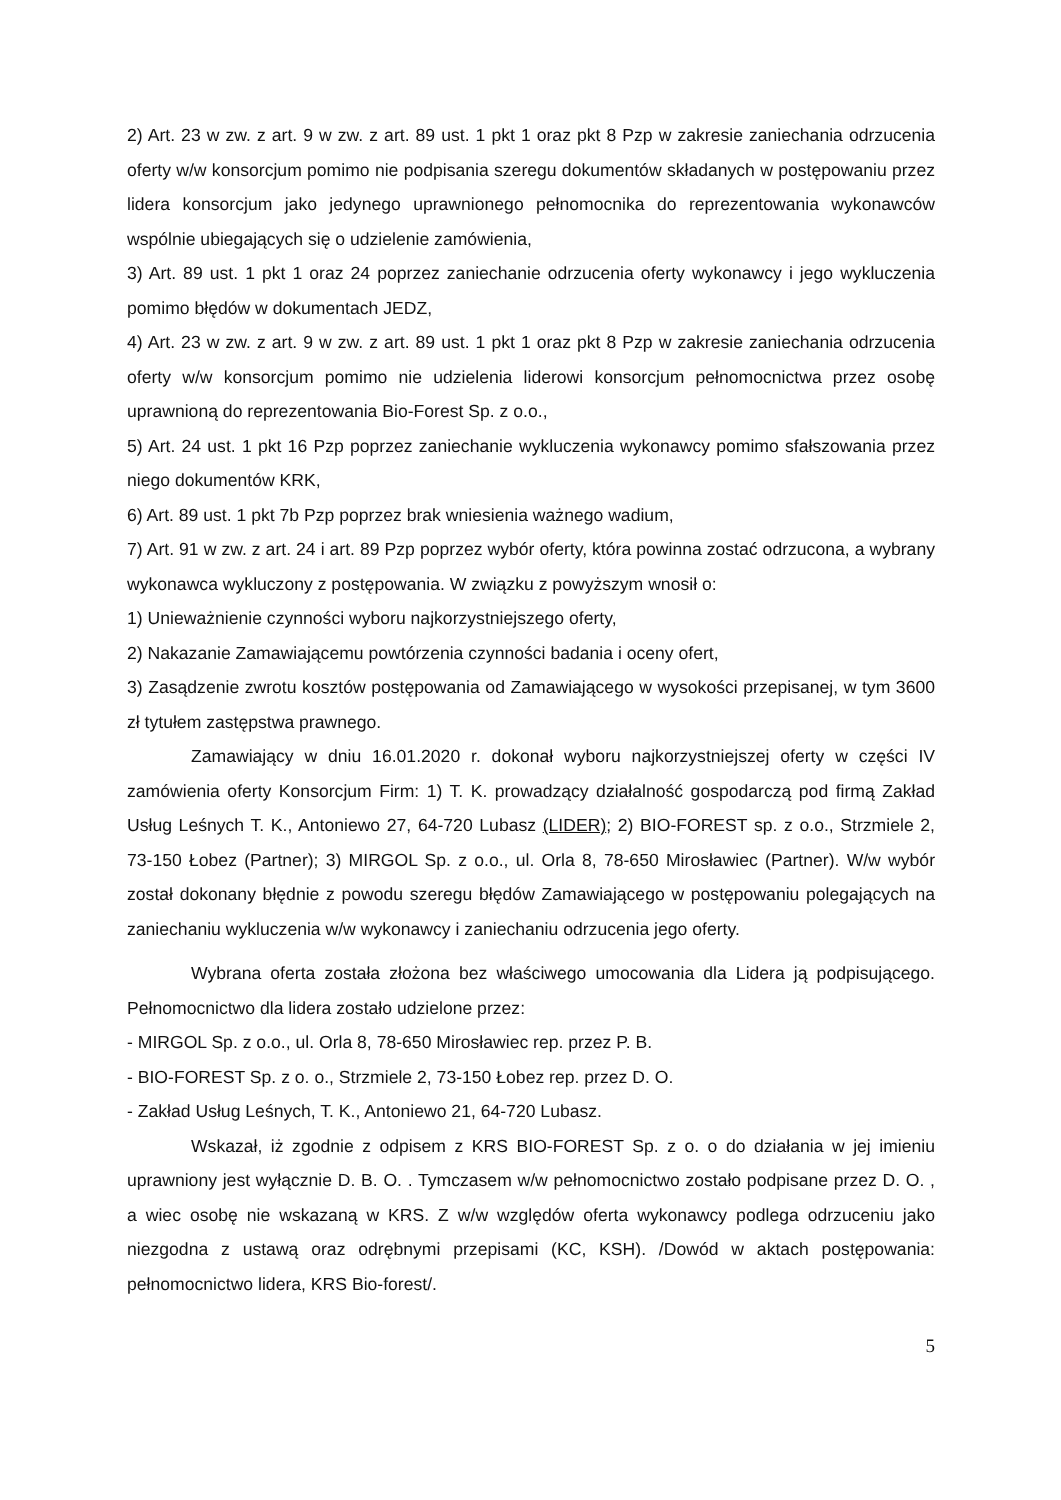2) Art. 23 w zw. z art. 9 w zw. z art. 89 ust. 1 pkt 1 oraz pkt 8 Pzp w zakresie zaniechania odrzucenia oferty w/w konsorcjum pomimo nie podpisania szeregu dokumentów składanych w postępowaniu przez lidera konsorcjum jako jedynego uprawnionego pełnomocnika do reprezentowania wykonawców wspólnie ubiegających się o udzielenie zamówienia,
3) Art. 89 ust. 1 pkt 1 oraz 24 poprzez zaniechanie odrzucenia oferty wykonawcy i jego wykluczenia pomimo błędów w dokumentach JEDZ,
4) Art. 23 w zw. z art. 9 w zw. z art. 89 ust. 1 pkt 1 oraz pkt 8 Pzp w zakresie zaniechania odrzucenia oferty w/w konsorcjum pomimo nie udzielenia liderowi konsorcjum pełnomocnictwa przez osobę uprawnioną do reprezentowania Bio-Forest Sp. z o.o.,
5) Art. 24 ust. 1 pkt 16 Pzp poprzez zaniechanie wykluczenia wykonawcy pomimo sfałszowania przez niego dokumentów KRK,
6) Art. 89 ust. 1 pkt 7b Pzp poprzez brak wniesienia ważnego wadium,
7) Art. 91 w zw. z art. 24 i art. 89 Pzp poprzez wybór oferty, która powinna zostać odrzucona, a wybrany wykonawca wykluczony z postępowania. W związku z powyższym wnosił o:
1) Unieważnienie czynności wyboru najkorzystniejszego oferty,
2) Nakazanie Zamawiającemu powtórzenia czynności badania i oceny ofert,
3) Zasądzenie zwrotu kosztów postępowania od Zamawiającego w wysokości przepisanej, w tym 3600 zł tytułem zastępstwa prawnego.
Zamawiający w dniu 16.01.2020 r. dokonał wyboru najkorzystniejszej oferty w części IV zamówienia oferty Konsorcjum Firm: 1) T. K. prowadzący działalność gospodarczą pod firmą Zakład Usług Leśnych T. K., Antoniewo 27, 64-720 Lubasz (LIDER); 2) BIO-FOREST sp. z o.o., Strzmiele 2, 73-150 Łobez (Partner); 3) MIRGOL Sp. z o.o., ul. Orla 8, 78-650 Mirosławiec (Partner). W/w wybór został dokonany błędnie z powodu szeregu błędów Zamawiającego w postępowaniu polegających na zaniechaniu wykluczenia w/w wykonawcy i zaniechaniu odrzucenia jego oferty.
Wybrana oferta została złożona bez właściwego umocowania dla Lidera ją podpisującego. Pełnomocnictwo dla lidera zostało udzielone przez:
- MIRGOL Sp. z o.o., ul. Orla 8, 78-650 Mirosławiec rep. przez P. B.
- BIO-FOREST Sp. z o. o., Strzmiele 2, 73-150 Łobez rep. przez D. O.
- Zakład Usług Leśnych, T. K., Antoniewo 21, 64-720 Lubasz.
Wskazał, iż zgodnie z odpisem z KRS BIO-FOREST Sp. z o. o do działania w jej imieniu uprawniony jest wyłącznie D. B. O. . Tymczasem w/w pełnomocnictwo zostało podpisane przez D. O. , a wiec osobę nie wskazaną w KRS. Z w/w względów oferta wykonawcy podlega odrzuceniu jako niezgodna z ustawą oraz odrębnymi przepisami (KC, KSH). /Dowód w aktach postępowania: pełnomocnictwo lidera, KRS Bio-forest/.
5